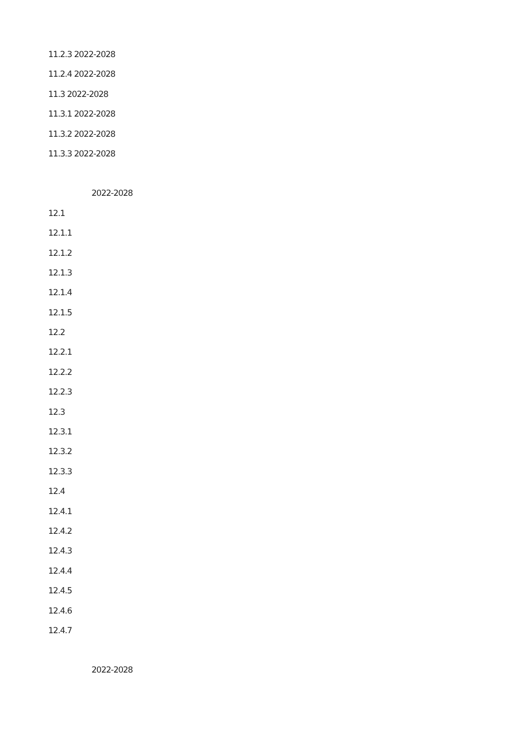11.2.3 2022-2028
11.2.4 2022-2028
11.3 2022-2028
11.3.1 2022-2028
11.3.2 2022-2028
11.3.3 2022-2028
2022-2028
12.1
12.1.1
12.1.2
12.1.3
12.1.4
12.1.5
12.2
12.2.1
12.2.2
12.2.3
12.3
12.3.1
12.3.2
12.3.3
12.4
12.4.1
12.4.2
12.4.3
12.4.4
12.4.5
12.4.6
12.4.7
2022-2028